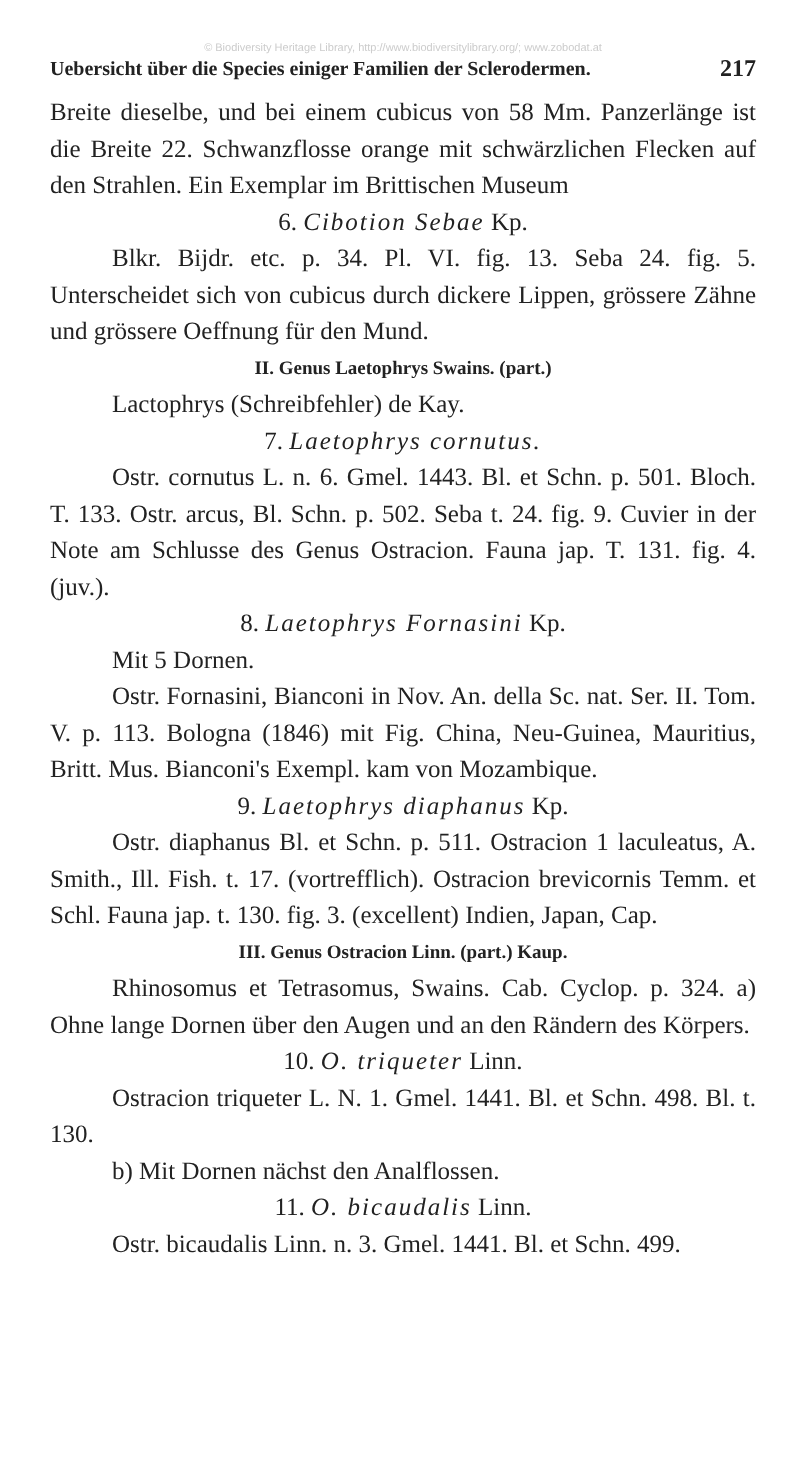© Biodiversity Heritage Library, http://www.biodiversitylibrary.org/; www.zobodat.at
Uebersicht über die Species einiger Familien der Sclerodermen. 217
Breite dieselbe, und bei einem cubicus von 58 Mm. Panzerlänge ist die Breite 22. Schwanzflosse orange mit schwärzlichen Flecken auf den Strahlen. Ein Exemplar im Brittischen Museum
6. Cibotion Sebae Kp.
Blkr. Bijdr. etc. p. 34. Pl. VI. fig. 13. Seba 24. fig. 5. Unterscheidet sich von cubicus durch dickere Lippen, grössere Zähne und grössere Oeffnung für den Mund.
II. Genus Laetophrys Swains. (part.)
Lactophrys (Schreibfehler) de Kay.
7. Laetophrys cornutus.
Ostr. cornutus L. n. 6. Gmel. 1443. Bl. et Schn. p. 501. Bloch. T. 133. Ostr. arcus, Bl. Schn. p. 502. Seba t. 24. fig. 9. Cuvier in der Note am Schlusse des Genus Ostracion. Fauna jap. T. 131. fig. 4. (juv.).
8. Laetophrys Fornasini Kp.
Mit 5 Dornen.
Ostr. Fornasini, Bianconi in Nov. An. della Sc. nat. Ser. II. Tom. V. p. 113. Bologna (1846) mit Fig. China, Neu-Guinea, Mauritius, Britt. Mus. Bianconi's Exempl. kam von Mozambique.
9. Laetophrys diaphanus Kp.
Ostr. diaphanus Bl. et Schn. p. 511. Ostracion 1 laculeatus, A. Smith., Ill. Fish. t. 17. (vortrefflich). Ostracion brevicornis Temm. et Schl. Fauna jap. t. 130. fig. 3. (excellent) Indien, Japan, Cap.
III. Genus Ostracion Linn. (part.) Kaup.
Rhinosomus et Tetrasomus, Swains. Cab. Cyclop. p. 324. a) Ohne lange Dornen über den Augen und an den Rändern des Körpers.
10. O. triqueter Linn.
Ostracion triqueter L. N. 1. Gmel. 1441. Bl. et Schn. 498. Bl. t. 130.
b) Mit Dornen nächst den Analflossen.
11. O. bicaudalis Linn.
Ostr. bicaudalis Linn. n. 3. Gmel. 1441. Bl. et Schn. 499.